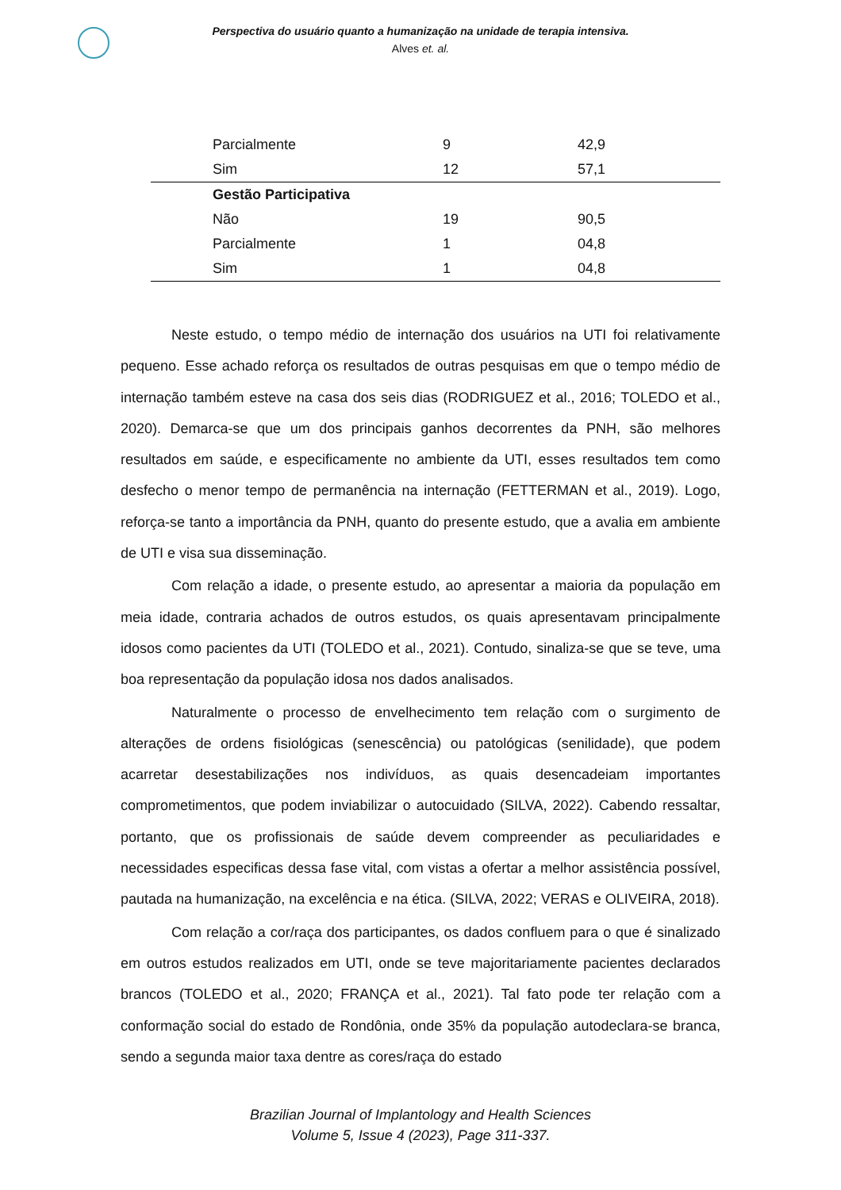Perspectiva do usuário quanto a humanização na unidade de terapia intensiva.
Alves et. al.
| Parcialmente | 9 | 42,9 |
| Sim | 12 | 57,1 |
| Gestão Participativa | | |
| Não | 19 | 90,5 |
| Parcialmente | 1 | 04,8 |
| Sim | 1 | 04,8 |
Neste estudo, o tempo médio de internação dos usuários na UTI foi relativamente pequeno. Esse achado reforça os resultados de outras pesquisas em que o tempo médio de internação também esteve na casa dos seis dias (RODRIGUEZ et al., 2016; TOLEDO et al., 2020). Demarca-se que um dos principais ganhos decorrentes da PNH, são melhores resultados em saúde, e especificamente no ambiente da UTI, esses resultados tem como desfecho o menor tempo de permanência na internação (FETTERMAN et al., 2019). Logo, reforça-se tanto a importância da PNH, quanto do presente estudo, que a avalia em ambiente de UTI e visa sua disseminação.
Com relação a idade, o presente estudo, ao apresentar a maioria da população em meia idade, contraria achados de outros estudos, os quais apresentavam principalmente idosos como pacientes da UTI (TOLEDO et al., 2021). Contudo, sinaliza-se que se teve, uma boa representação da população idosa nos dados analisados.
Naturalmente o processo de envelhecimento tem relação com o surgimento de alterações de ordens fisiológicas (senescência) ou patológicas (senilidade), que podem acarretar desestabilizações nos indivíduos, as quais desencadeiam importantes comprometimentos, que podem inviabilizar o autocuidado (SILVA, 2022). Cabendo ressaltar, portanto, que os profissionais de saúde devem compreender as peculiaridades e necessidades especificas dessa fase vital, com vistas a ofertar a melhor assistência possível, pautada na humanização, na excelência e na ética. (SILVA, 2022; VERAS e OLIVEIRA, 2018).
Com relação a cor/raça dos participantes, os dados confluem para o que é sinalizado em outros estudos realizados em UTI, onde se teve majoritariamente pacientes declarados brancos (TOLEDO et al., 2020; FRANÇA et al., 2021). Tal fato pode ter relação com a conformação social do estado de Rondônia, onde 35% da população autodeclara-se branca, sendo a segunda maior taxa dentre as cores/raça do estado
Brazilian Journal of Implantology and Health Sciences
Volume 5, Issue 4 (2023), Page 311-337.